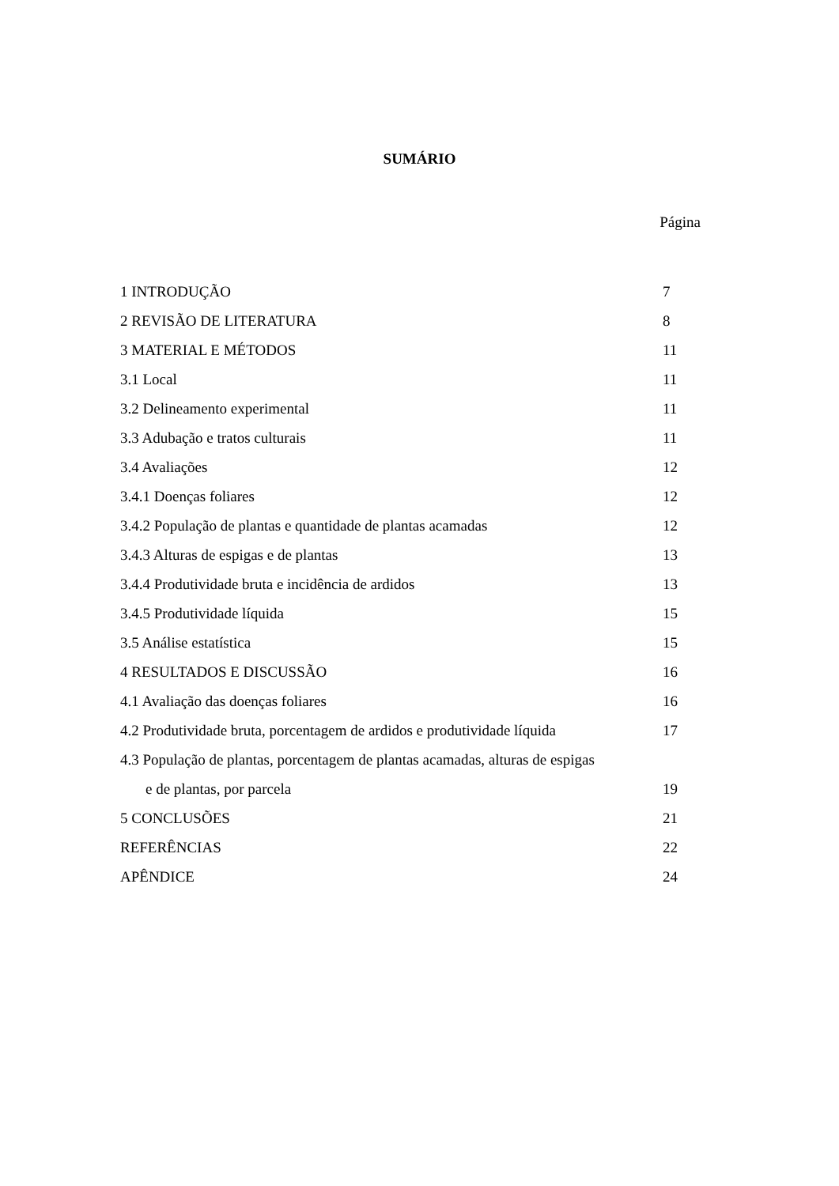SUMÁRIO
Página
1 INTRODUÇÃO 7
2 REVISÃO DE LITERATURA 8
3 MATERIAL E MÉTODOS 11
3.1 Local 11
3.2 Delineamento experimental 11
3.3 Adubação e tratos culturais 11
3.4 Avaliações 12
3.4.1 Doenças foliares 12
3.4.2 População de plantas e quantidade de plantas acamadas 12
3.4.3 Alturas de espigas e de plantas 13
3.4.4 Produtividade bruta e incidência de ardidos 13
3.4.5 Produtividade líquida 15
3.5 Análise estatística 15
4 RESULTADOS E DISCUSSÃO 16
4.1 Avaliação das doenças foliares 16
4.2 Produtividade bruta, porcentagem de ardidos e produtividade líquida 17
4.3 População de plantas, porcentagem de plantas acamadas, alturas de espigas
e de plantas, por parcela 19
5 CONCLUSÕES 21
REFERÊNCIAS 22
APÊNDICE 24